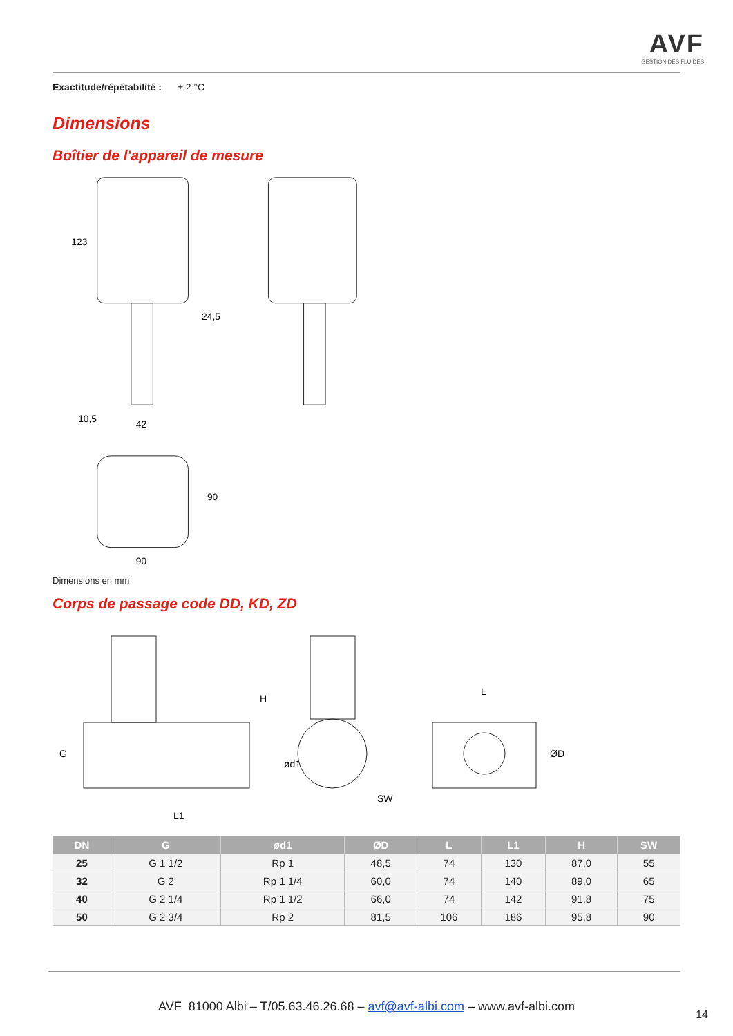AVF
GESTION DES FLUIDES
Exactitude/répétabilité : ± 2 °C
Dimensions
Boîtier de l'appareil de mesure
123
24,5
42
10,5
90
90
Dimensions en mm
Corps de passage code DD, KD, ZD
G
ød1
L1
H
SW
L
ØD
| DN | G | ød1 | ØD | L | L1 | H | SW |
| --- | --- | --- | --- | --- | --- | --- | --- |
| 25 | G 1 1/2 | Rp 1 | 48,5 | 74 | 130 | 87,0 | 55 |
| 32 | G 2 | Rp 1 1/4 | 60,0 | 74 | 140 | 89,0 | 65 |
| 40 | G 2 1/4 | Rp 1 1/2 | 66,0 | 74 | 142 | 91,8 | 75 |
| 50 | G 2 3/4 | Rp 2 | 81,5 | 106 | 186 | 95,8 | 90 |
AVF 81000 Albi – T/05.63.46.26.68 – avf@avf-albi.com – www.avf-albi.com
14